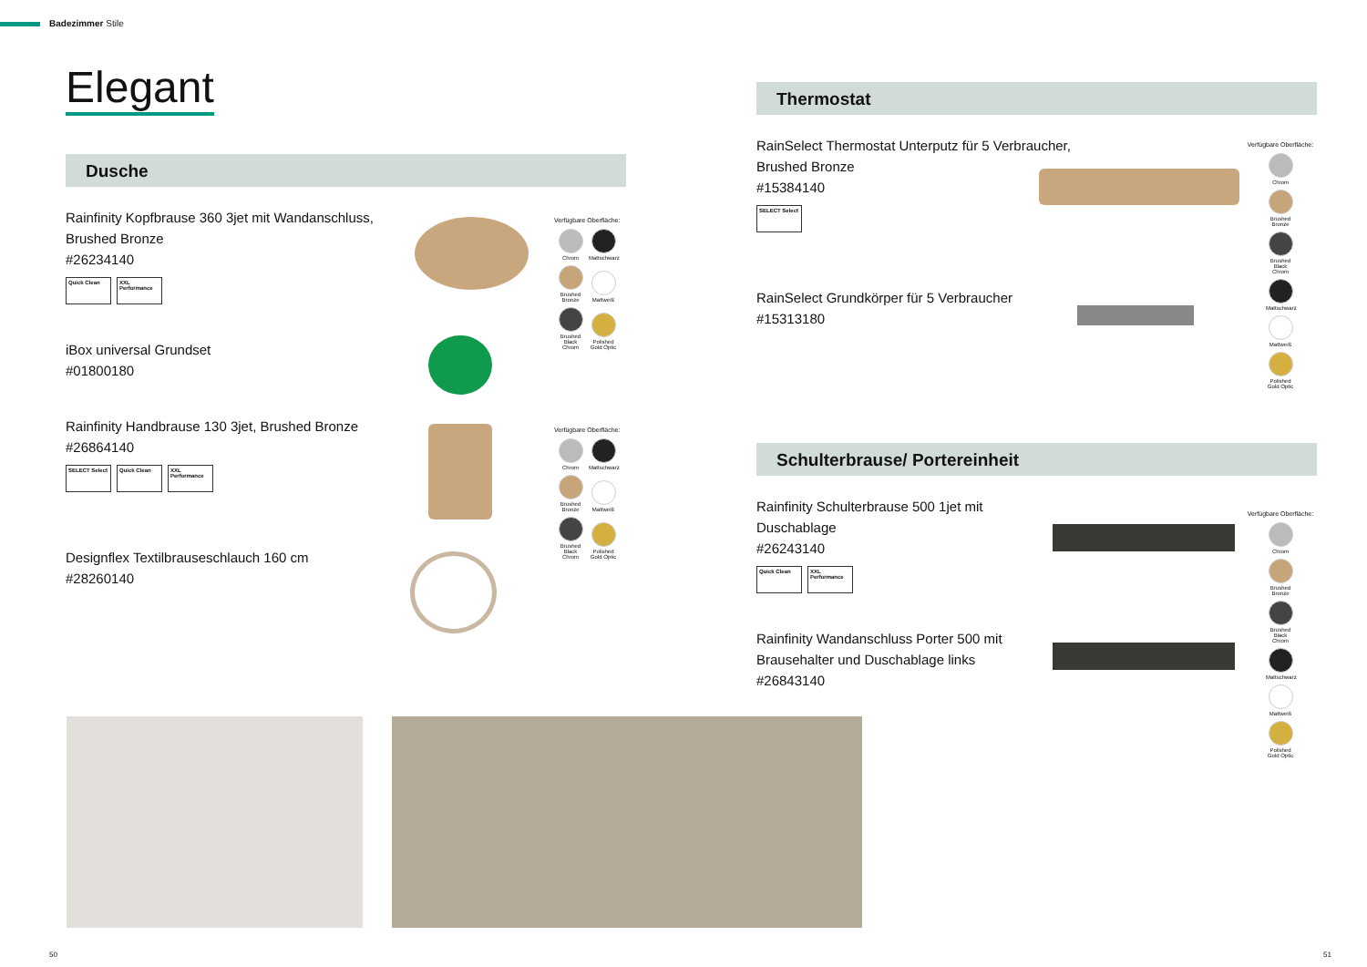Badezimmer Stile
Elegant
Dusche
Rainfinity Kopfbrause 360 3jet mit Wandanschluss,
Brushed Bronze
#26234140
Quick Clean XXL Performance
iBox universal Grundset
#01800180
Rainfinity Handbrause 130 3jet, Brushed Bronze
#26864140
SELECT Select Quick Clean XXL Performance
Designflex Textilbrauseschlauch 160 cm
#28260140
Verfügbare Oberfläche:
Chrom Mattschwarz Brushed Bronze Mattweiß Brushed Black Chrom Polished Gold Optic
Verfügbare Oberfläche:
Chrom Mattschwarz Brushed Bronze Mattweiß Brushed Black Chrom Polished Gold Optic
Thermostat
RainSelect Thermostat Unterputz für 5 Verbraucher,
Brushed Bronze
#15384140
SELECT Select
RainSelect Grundkörper für 5 Verbraucher
#15313180
Schulterbrause/ Portereinheit
Rainfinity Schulterbrause 500 1jet mit
Duschablage
#26243140
Quick Clean XXL Performance
Rainfinity Wandanschluss Porter 500 mit
Brausehalter und Duschablage links
#26843140
Verfügbare Oberfläche:
Chrom
Brushed Bronze
Brushed Black Chrom
Mattschwarz
Mattweiß
Polished Gold Optic
Verfügbare Oberfläche:
Chrom
Brushed Bronze
Brushed Black Chrom
Mattschwarz
Mattweiß
Polished Gold Optic
50 51